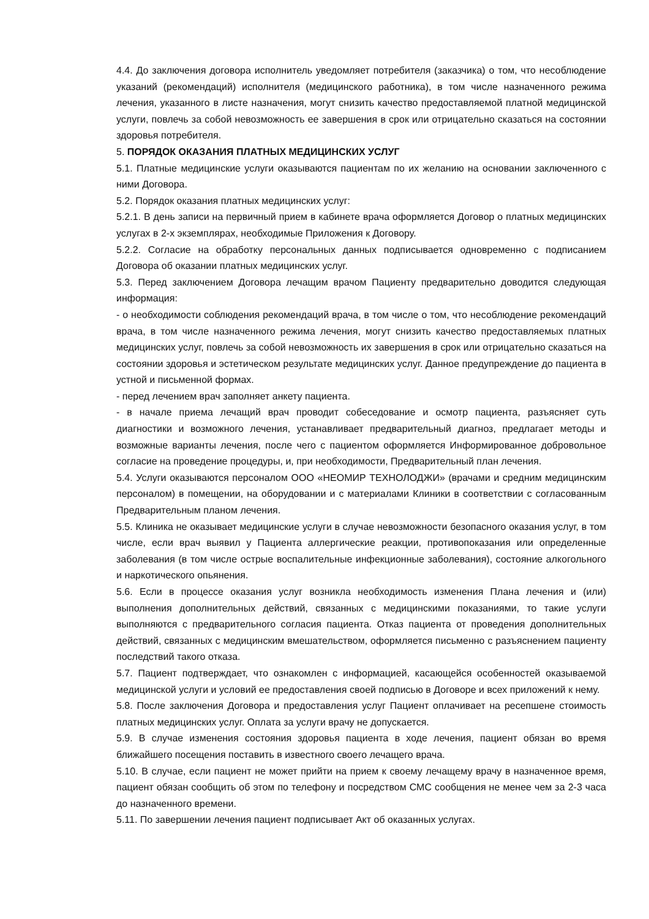4.4. До заключения договора исполнитель уведомляет потребителя (заказчика) о том, что несоблюдение указаний (рекомендаций) исполнителя (медицинского работника), в том числе назначенного режима лечения, указанного в листе назначения, могут снизить качество предоставляемой платной медицинской услуги, повлечь за собой невозможность ее завершения в срок или отрицательно сказаться на состоянии здоровья потребителя.
5. ПОРЯДОК ОКАЗАНИЯ ПЛАТНЫХ МЕДИЦИНСКИХ УСЛУГ
5.1. Платные медицинские услуги оказываются пациентам по их желанию на основании заключенного с ними Договора.
5.2. Порядок оказания платных медицинских услуг:
5.2.1. В день записи на первичный прием в кабинете врача оформляется Договор о платных медицинских услугах в 2-х экземплярах, необходимые Приложения к Договору.
5.2.2. Согласие на обработку персональных данных подписывается одновременно с подписанием Договора об оказании платных медицинских услуг.
5.3. Перед заключением Договора лечащим врачом Пациенту предварительно доводится следующая информация:
- о необходимости соблюдения рекомендаций врача, в том числе о том, что несоблюдение рекомендаций врача, в том числе назначенного режима лечения, могут снизить качество предоставляемых платных медицинских услуг, повлечь за собой невозможность их завершения в срок или отрицательно сказаться на состоянии здоровья и эстетическом результате медицинских услуг. Данное предупреждение до пациента в устной и письменной формах.
- перед лечением врач заполняет анкету пациента.
- в начале приема лечащий врач проводит собеседование и осмотр пациента, разъясняет суть диагностики и возможного лечения, устанавливает предварительный диагноз, предлагает методы и возможные варианты лечения, после чего с пациентом оформляется Информированное добровольное согласие на проведение процедуры, и, при необходимости, Предварительный план лечения.
5.4. Услуги оказываются персоналом ООО «НЕОМИР ТЕХНОЛОДЖИ» (врачами и средним медицинским персоналом) в помещении, на оборудовании и с материалами Клиники в соответствии с согласованным Предварительным планом лечения.
5.5. Клиника не оказывает медицинские услуги в случае невозможности безопасного оказания услуг, в том числе, если врач выявил у Пациента аллергические реакции, противопоказания или определенные заболевания (в том числе острые воспалительные инфекционные заболевания), состояние алкогольного и наркотического опьянения.
5.6. Если в процессе оказания услуг возникла необходимость изменения Плана лечения и (или) выполнения дополнительных действий, связанных с медицинскими показаниями, то такие услуги выполняются с предварительного согласия пациента. Отказ пациента от проведения дополнительных действий, связанных с медицинским вмешательством, оформляется письменно с разъяснением пациенту последствий такого отказа.
5.7. Пациент подтверждает, что ознакомлен с информацией, касающейся особенностей оказываемой медицинской услуги и условий ее предоставления своей подписью в Договоре и всех приложений к нему.
5.8. После заключения Договора и предоставления услуг Пациент оплачивает на ресепшене стоимость платных медицинских услуг. Оплата за услуги врачу не допускается.
5.9. В случае изменения состояния здоровья пациента в ходе лечения, пациент обязан во время ближайшего посещения поставить в известного своего лечащего врача.
5.10. В случае, если пациент не может прийти на прием к своему лечащему врачу в назначенное время, пациент обязан сообщить об этом по телефону и посредством СМС сообщения не менее чем за 2-3 часа до назначенного времени.
5.11. По завершении лечения пациент подписывает Акт об оказанных услугах.